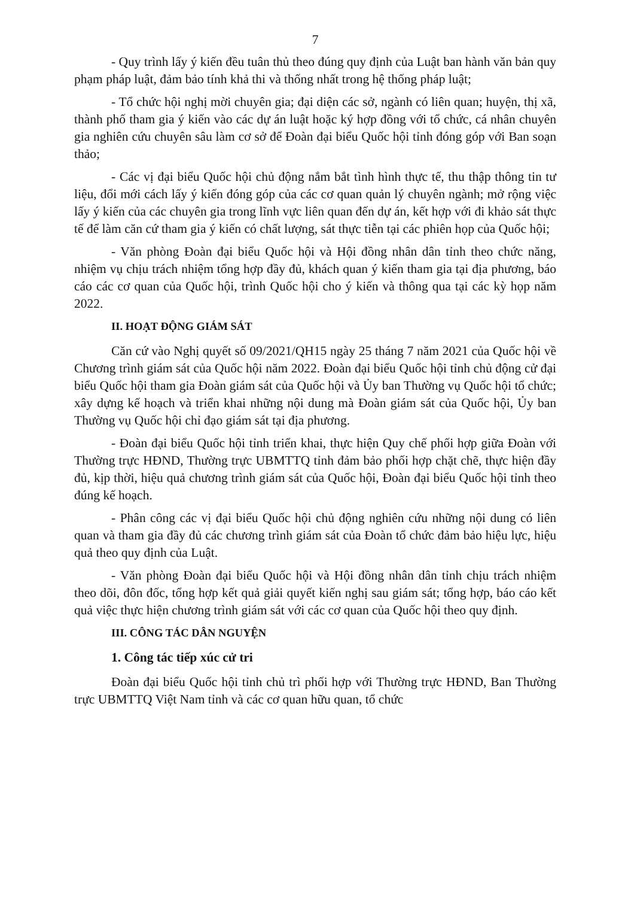7
- Quy trình lấy ý kiến đều tuân thủ theo đúng quy định của Luật ban hành văn bản quy phạm pháp luật, đảm bảo tính khả thi và thống nhất trong hệ thống pháp luật;
- Tổ chức hội nghị mời chuyên gia; đại diện các sở, ngành có liên quan; huyện, thị xã, thành phố tham gia ý kiến vào các dự án luật hoặc ký hợp đồng với tổ chức, cá nhân chuyên gia nghiên cứu chuyên sâu làm cơ sở để Đoàn đại biểu Quốc hội tỉnh đóng góp với Ban soạn thảo;
- Các vị đại biểu Quốc hội chủ động nắm bắt tình hình thực tế, thu thập thông tin tư liệu, đổi mới cách lấy ý kiến đóng góp của các cơ quan quản lý chuyên ngành; mở rộng việc lấy ý kiến của các chuyên gia trong lĩnh vực liên quan đến dự án, kết hợp với đi khảo sát thực tế để làm căn cứ tham gia ý kiến có chất lượng, sát thực tiễn tại các phiên họp của Quốc hội;
- Văn phòng Đoàn đại biểu Quốc hội và Hội đồng nhân dân tỉnh theo chức năng, nhiệm vụ chịu trách nhiệm tổng hợp đầy đủ, khách quan ý kiến tham gia tại địa phương, báo cáo các cơ quan của Quốc hội, trình Quốc hội cho ý kiến và thông qua tại các kỳ họp năm 2022.
II. HOẠT ĐỘNG GIÁM SÁT
Căn cứ vào Nghị quyết số 09/2021/QH15 ngày 25 tháng 7 năm 2021 của Quốc hội về Chương trình giám sát của Quốc hội năm 2022. Đoàn đại biểu Quốc hội tỉnh chủ động cử đại biểu Quốc hội tham gia Đoàn giám sát của Quốc hội và Ủy ban Thường vụ Quốc hội tổ chức; xây dựng kế hoạch và triển khai những nội dung mà Đoàn giám sát của Quốc hội, Ủy ban Thường vụ Quốc hội chỉ đạo giám sát tại địa phương.
- Đoàn đại biểu Quốc hội tỉnh triển khai, thực hiện Quy chế phối hợp giữa Đoàn với Thường trực HĐND, Thường trực UBMTTQ tỉnh đảm bảo phối hợp chặt chẽ, thực hiện đầy đủ, kịp thời, hiệu quả chương trình giám sát của Quốc hội, Đoàn đại biểu Quốc hội tỉnh theo đúng kế hoạch.
- Phân công các vị đại biểu Quốc hội chủ động nghiên cứu những nội dung có liên quan và tham gia đầy đủ các chương trình giám sát của Đoàn tổ chức đảm bảo hiệu lực, hiệu quả theo quy định của Luật.
- Văn phòng Đoàn đại biểu Quốc hội và Hội đồng nhân dân tỉnh chịu trách nhiệm theo dõi, đôn đốc, tổng hợp kết quả giải quyết kiến nghị sau giám sát; tổng hợp, báo cáo kết quả việc thực hiện chương trình giám sát với các cơ quan của Quốc hội theo quy định.
III. CÔNG TÁC DÂN NGUYỆN
1. Công tác tiếp xúc cử tri
Đoàn đại biểu Quốc hội tỉnh chủ trì phối hợp với Thường trực HĐND, Ban Thường trực UBMTTQ Việt Nam tỉnh và các cơ quan hữu quan, tổ chức